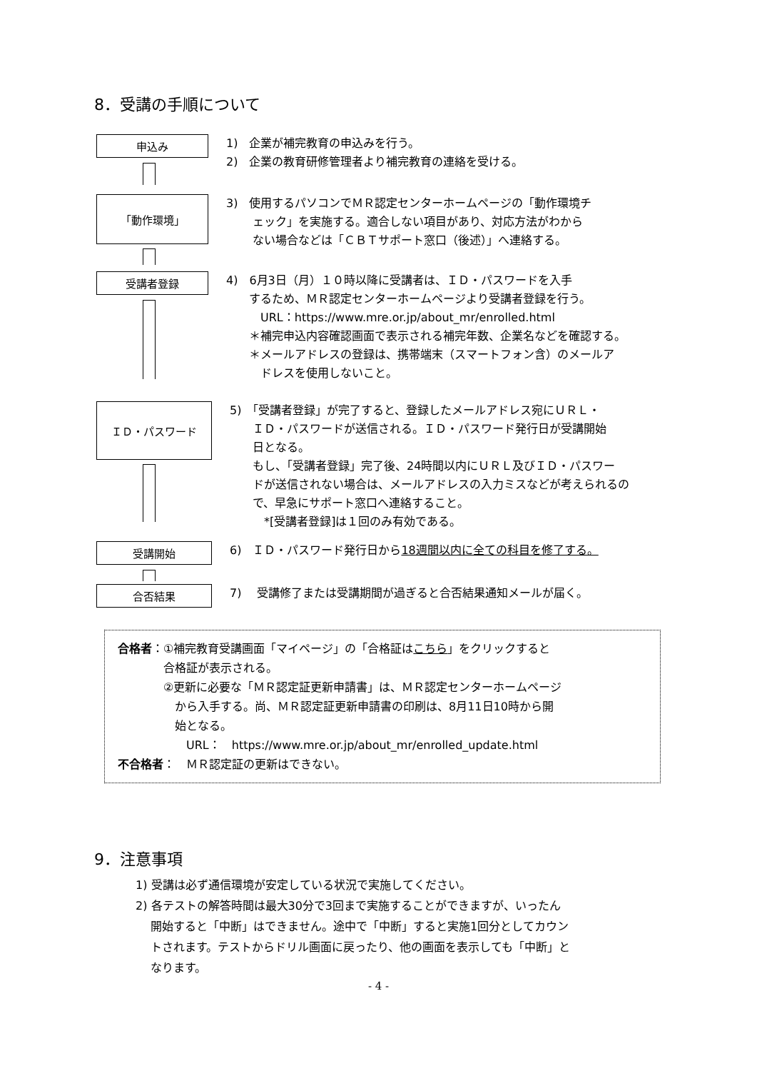8．受講の手順について
申込み
1)　企業が補完教育の申込みを行う。
2)　企業の教育研修管理者より補完教育の連絡を受ける。
「動作環境」
3)　使用するパソコンでＭＲ認定センターホームページの「動作環境チ
　　 ェック」を実施する。適合しない項目があり、対応方法がわから
　　 ない場合などは「ＣＢＴサポート窓口（後述）」へ連絡する。
受講者登録
4)　6月3日（月）１０時以降に受講者は、ＩＤ・パスワードを入手
　　するため、ＭＲ認定センターホームページより受講者登録を行う。
　　　URL：https://www.mre.or.jp/about_mr/enrolled.html
　　＊補完申込内容確認画面で表示される補完年数、企業名などを確認する。
　　＊メールアドレスの登録は、携帯端末（スマートフォン含）のメールア
　　　ドレスを使用しないこと。
ＩＤ・パスワード
5)　「受講者登録」が完了すると、登録したメールアドレス宛にＵＲＬ・
　　ＩＤ・パスワードが送信される。ＩＤ・パスワード発行日が受講開始
　　日となる。
　　もし、「受講者登録」完了後、24時間以内にＵＲＬ及びＩＤ・パスワー
　　ドが送信されない場合は、メールアドレスの入力ミスなどが考えられるの
　　で、早急にサポート窓口へ連絡すること。
　　　*[受講者登録]は１回のみ有効である。
受講開始
6)　ＩＤ・パスワード発行日から18週間以内に全ての科目を修了する。
合否結果
7)　 受講修了または受講期間が過ぎると合否結果通知メールが届く。
合格者：①補完教育受講画面「マイページ」の「合格証はこちら」をクリックすると
　　　　合格証が表示される。
　　　　②更新に必要な「ＭＲ認定証更新申請書」は、ＭＲ認定センターホームページ
　　　　　から入手する。尚、ＭＲ認定証更新申請書の印刷は、8月11日10時から開
　　　　　始となる。
　　　　　　URL：　https://www.mre.or.jp/about_mr/enrolled_update.html
不合格者：　ＭＲ認定証の更新はできない。
9．注意事項
1) 受講は必ず通信環境が安定している状況で実施してください。
2) 各テストの解答時間は最大30分で3回まで実施することができますが、いったん
　 開始すると「中断」はできません。途中で「中断」すると実施1回分としてカウン
　 トされます。テストからドリル画面に戻ったり、他の画面を表示しても「中断」と
　 なります。
- 4 -